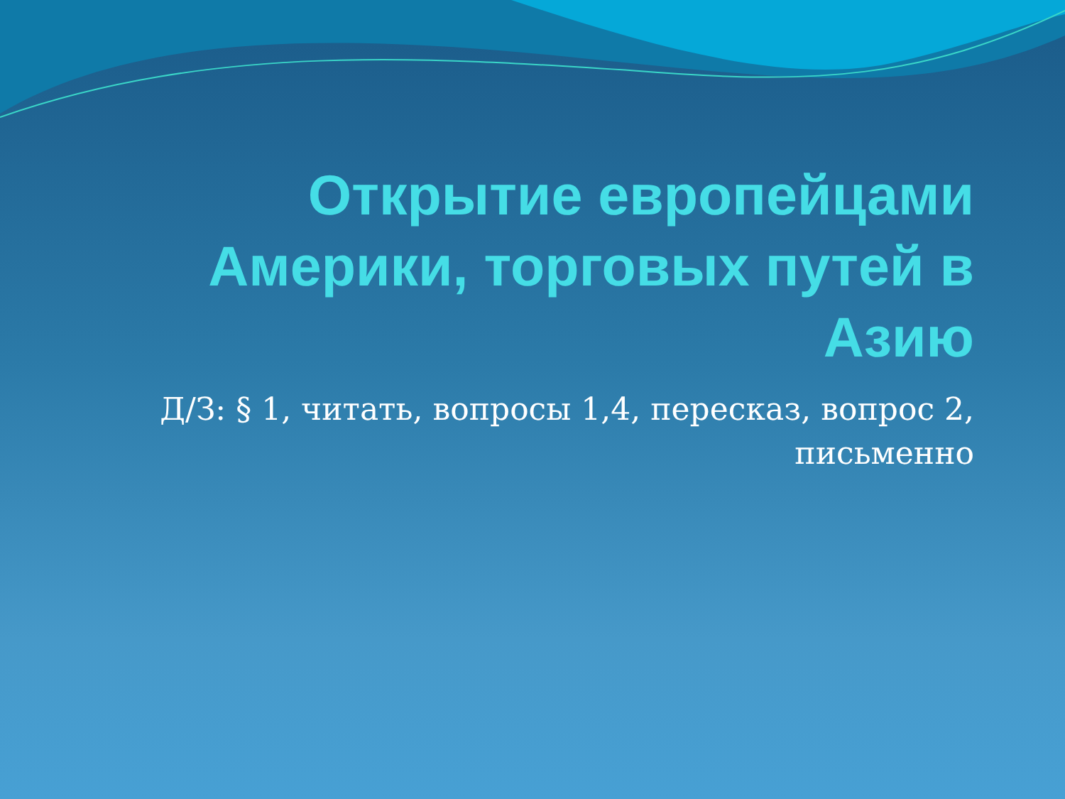Открытие европейцами Америки, торговых путей в Азию
Д/З: § 1, читать, вопросы 1,4, пересказ, вопрос 2, письменно